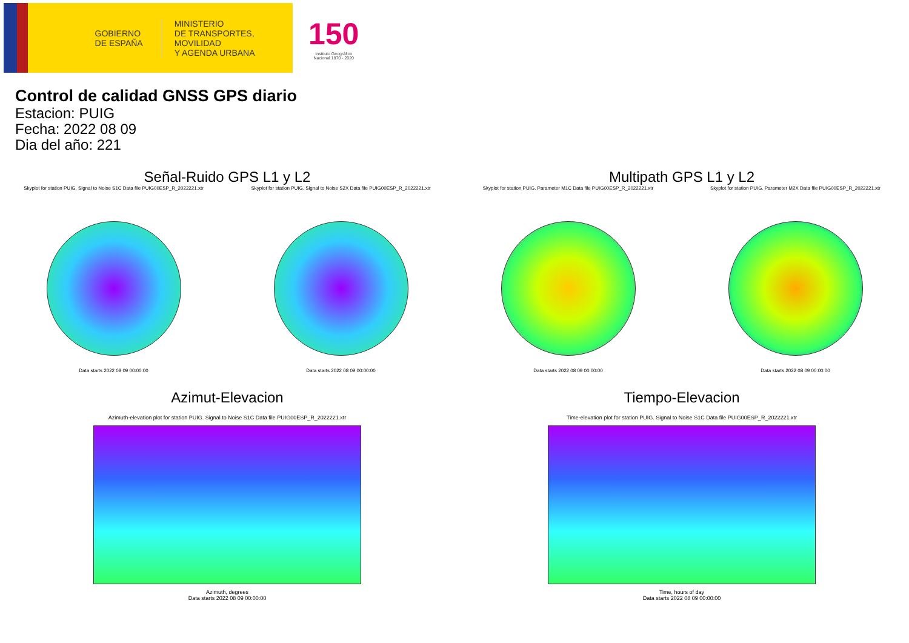GOBIERNO
DE ESPAÑA
MINISTERIO
DE TRANSPORTES, MOVILIDAD
Y AGENDA URBANA
150
Instituto Geográfico
Nacional 1870 - 2020
Control de calidad GNSS GPS diario
Estacion: PUIG
Fecha: 2022 08 09
Dia del año: 221
Señal-Ruido GPS L1 y L2
Skyplot for station PUIG. Signal to Noise S1C Data file PUIG00ESP_R_2022221.xtr
Data starts 2022 08 09 00:00:00
Skyplot for station PUIG. Signal to Noise S2X Data file PUIG00ESP_R_2022221.xtr
Data starts 2022 08 09 00:00:00
Multipath GPS L1 y L2
Skyplot for station PUIG. Parameter M1C Data file PUIG00ESP_R_2022221.xtr
Data starts 2022 08 09 00:00:00
Skyplot for station PUIG. Parameter M2X Data file PUIG00ESP_R_2022221.xtr
Data starts 2022 08 09 00:00:00
Azimut-Elevacion
Azimuth-elevation plot for station PUIG. Signal to Noise S1C Data file PUIG00ESP_R_2022221.xtr
Azimuth, degrees
Data starts 2022 08 09 00:00:00
Tiempo-Elevacion
Time-elevation plot for station PUIG. Signal to Noise S1C Data file PUIG00ESP_R_2022221.xtr
Time, hours of day
Data starts 2022 08 09 00:00:00